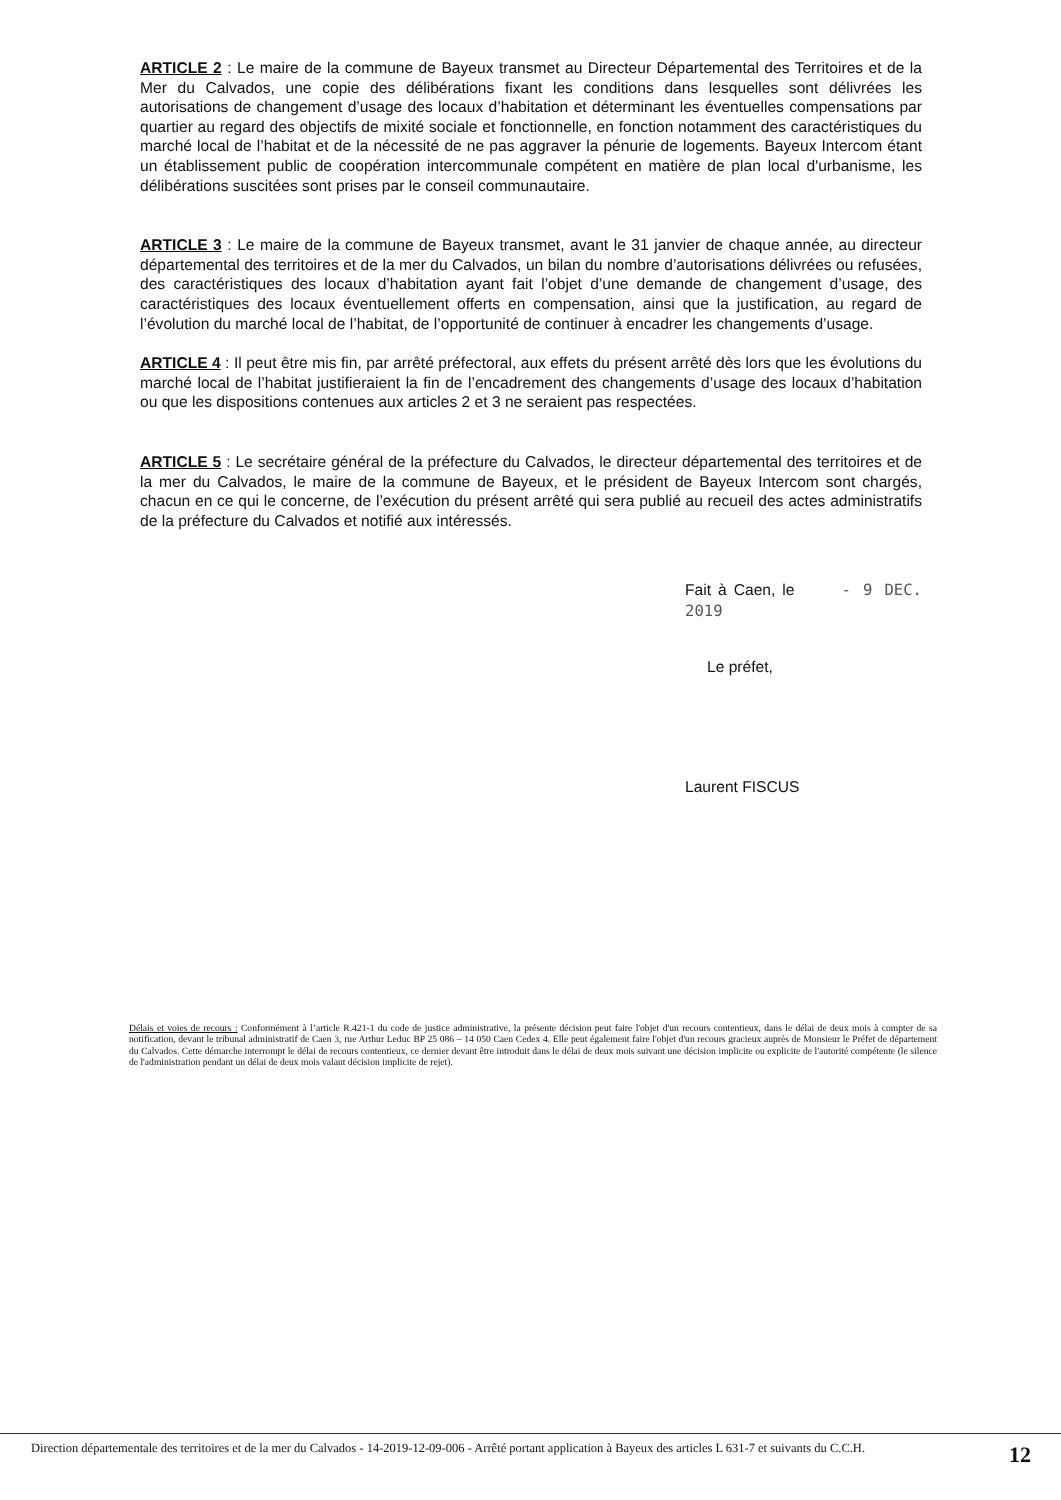ARTICLE 2 : Le maire de la commune de Bayeux transmet au Directeur Départemental des Territoires et de la Mer du Calvados, une copie des délibérations fixant les conditions dans lesquelles sont délivrées les autorisations de changement d’usage des locaux d’habitation et déterminant les éventuelles compensations par quartier au regard des objectifs de mixité sociale et fonctionnelle, en fonction notamment des caractéristiques du marché local de l’habitat et de la nécessité de ne pas aggraver la pénurie de logements. Bayeux Intercom étant un établissement public de coopération intercommunale compétent en matière de plan local d'urbanisme, les délibérations suscitées sont prises par le conseil communautaire.
ARTICLE 3 : Le maire de la commune de Bayeux transmet, avant le 31 janvier de chaque année, au directeur départemental des territoires et de la mer du Calvados, un bilan du nombre d’autorisations délivrées ou refusées, des caractéristiques des locaux d’habitation ayant fait l’objet d’une demande de changement d’usage, des caractéristiques des locaux éventuellement offerts en compensation, ainsi que la justification, au regard de l’évolution du marché local de l’habitat, de l’opportunité de continuer à encadrer les changements d’usage.
ARTICLE 4 : Il peut être mis fin, par arrêté préfectoral, aux effets du présent arrêté dès lors que les évolutions du marché local de l’habitat justifieraient la fin de l’encadrement des changements d’usage des locaux d’habitation ou que les dispositions contenues aux articles 2 et 3 ne seraient pas respectées.
ARTICLE 5 : Le secrétaire général de la préfecture du Calvados, le directeur départemental des territoires et de la mer du Calvados, le maire de la commune de Bayeux, et le président de Bayeux Intercom sont chargés, chacun en ce qui le concerne, de l’exécution du présent arrêté qui sera publié au recueil des actes administratifs de la préfecture du Calvados et notifié aux intéressés.
Fait à Caen, le - 9 DEC. 2019
Le préfet,
Laurent FISCUS
Délais et voies de recours : Conformément à l’article R.421-1 du code de justice administrative, la présente décision peut faire l'objet d'un recours contentieux, dans le délai de deux mois à compter de sa notification, devant le tribunal administratif de Caen 3, rue Arthur Leduc BP 25 086 – 14 050 Caen Cedex 4. Elle peut également faire l'objet d'un recours gracieux auprès de Monsieur le Préfet de département du Calvados. Cette démarche interrompt le délai de recours contentieux, ce dernier devant être introduit dans le délai de deux mois suivant une décision implicite ou explicite de l'autorité compétente (le silence de l'administration pendant un délai de deux mois valant décision implicite de rejet).
Direction départementale des territoires et de la mer du Calvados - 14-2019-12-09-006 - Arrêté portant application à Bayeux des articles L 631-7 et suivants du C.C.H.
12